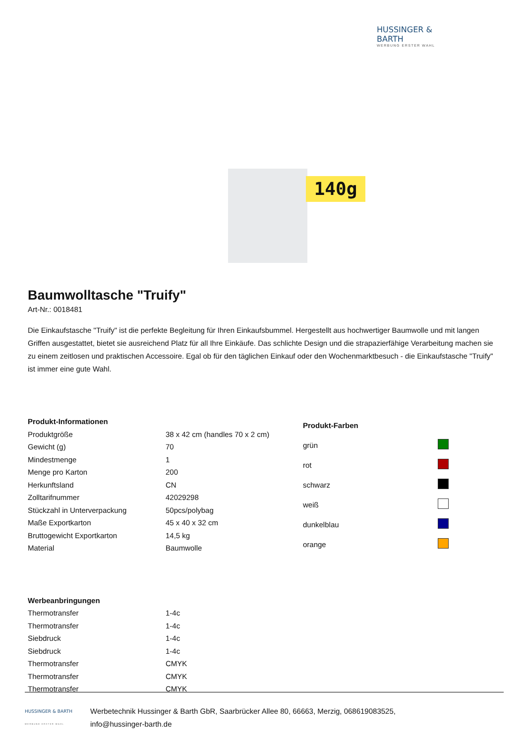HUSSINGER & BARTH
WERBUNG ERSTER WAHL
140g
Baumwolltasche "Truify"
Art-Nr.: 0018481
Die Einkaufstasche "Truify" ist die perfekte Begleitung für Ihren Einkaufsbummel. Hergestellt aus hochwertiger Baumwolle und mit langen Griffen ausgestattet, bietet sie ausreichend Platz für all Ihre Einkäufe. Das schlichte Design und die strapazierfähige Verarbeitung machen sie zu einem zeitlosen und praktischen Accessoire. Egal ob für den täglichen Einkauf oder den Wochenmarktbesuch - die Einkaufstasche "Truify" ist immer eine gute Wahl.
| Produkt-Informationen | |
| --- | --- |
| Produktgröße | 38 x 42 cm (handles 70 x 2 cm) |
| Gewicht (g) | 70 |
| Mindestmenge | 1 |
| Menge pro Karton | 200 |
| Herkunftsland | CN |
| Zolltarifnummer | 42029298 |
| Stückzahl in Unterverpackung | 50pcs/polybag |
| Maße Exportkarton | 45 x 40 x 32 cm |
| Bruttogewicht Exportkarton | 14,5 kg |
| Material | Baumwolle |
| Produkt-Farben | |
| --- | --- |
| grün | |
| rot | |
| schwarz | |
| weiß | |
| dunkelblau | |
| orange | |
| Werbeanbringungen | |
| --- | --- |
| Thermotransfer | 1-4c |
| Thermotransfer | 1-4c |
| Siebdruck | 1-4c |
| Siebdruck | 1-4c |
| Thermotransfer | CMYK |
| Thermotransfer | CMYK |
| Thermotransfer | CMYK |
HUSSINGER & BARTH
WERBUNG ERSTER WAHL
Werbetechnik Hussinger & Barth GbR, Saarbrücker Allee 80, 66663, Merzig, 068619083525,
info@hussinger-barth.de